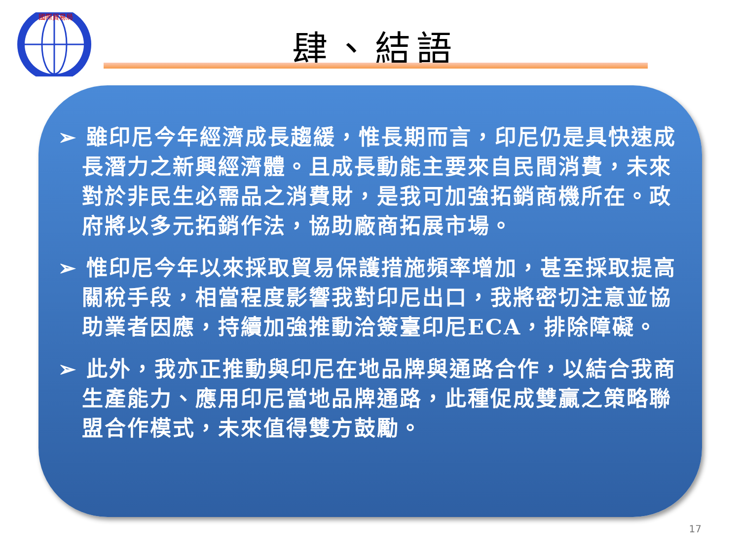國際貿易局
肆、結語
➢ 雖印尼今年經濟成長趨緩，惟長期而言，印尼仍是具快速成長潛力之新興經濟體。且成長動能主要來自民間消費，未來對於非民生必需品之消費財，是我可加強拓銷商機所在。政府將以多元拓銷作法，協助廠商拓展市場。
➢ 惟印尼今年以來採取貿易保護措施頻率增加，甚至採取提高關稅手段，相當程度影響我對印尼出口，我將密切注意並協助業者因應，持續加強推動洽簽臺印尼ECA，排除障礙。
➢ 此外，我亦正推動與印尼在地品牌與通路合作，以結合我商生產能力、應用印尼當地品牌通路，此種促成雙贏之策略聯盟合作模式，未來值得雙方鼓勵。
17